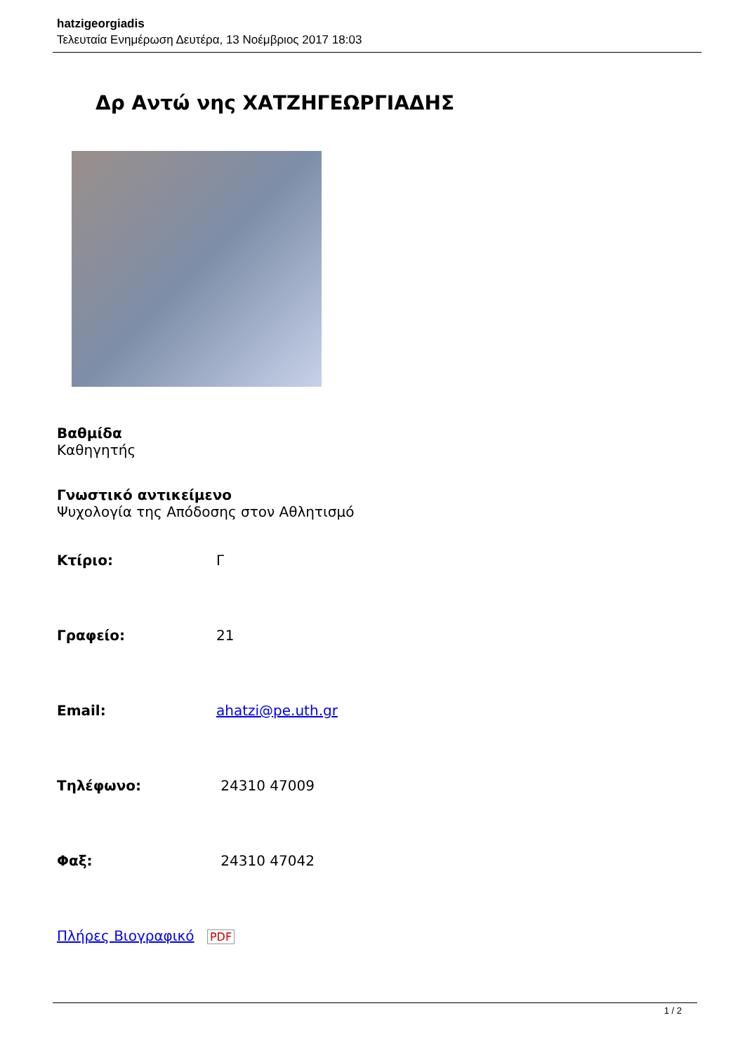hatzigeorgiadis
Τελευταία Ενημέρωση Δευτέρα, 13 Νοέμβριος 2017 18:03
Δρ Αντώ νης ΧΑΤΖΗΓΕΩΡΓΙΑΔΗΣ
Βαθμίδα
Καθηγητής
Γνωστικό αντικείμενο
Ψυχολογία της Απόδοσης στον Αθλητισμό
| Κτίριο: | Γ |
| Γραφείο: | 21 |
| Email: | ahatzi@pe.uth.gr |
| Τηλέφωνο: | 24310 47009 |
| Φαξ: | 24310 47042 |
Πλήρες Βιογραφικό PDF
1 / 2